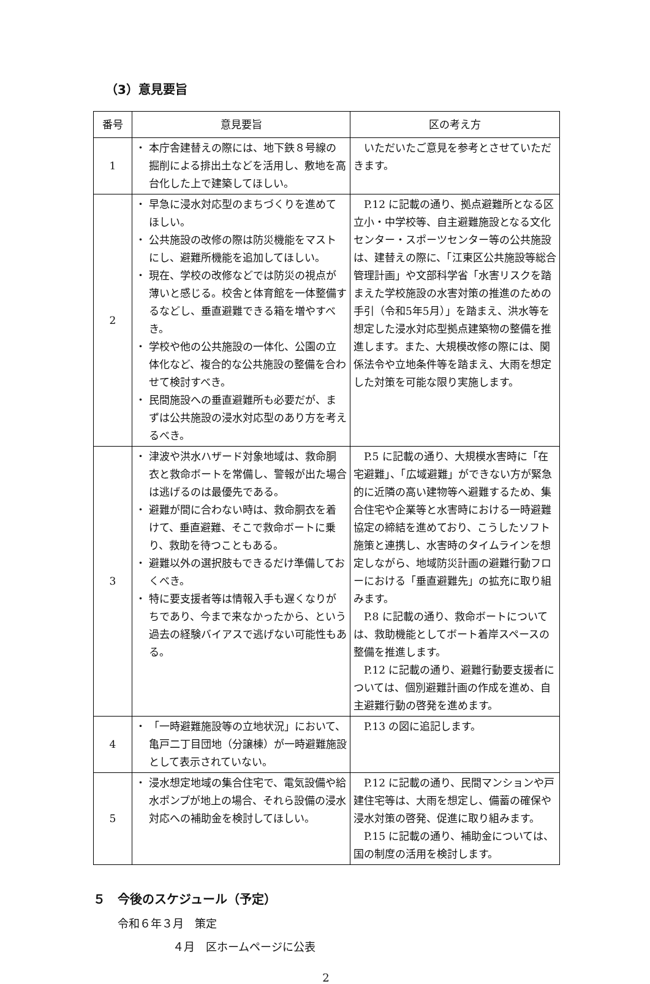（3）意見要旨
| 番号 | 意見要旨 | 区の考え方 |
| --- | --- | --- |
| 1 | ・ 本庁舎建替えの際には、地下鉄８号線の掘削による排出土などを活用し、敷地を高台化した上で建築してほしい。 | いただいたご意見を参考とさせていただきます。 |
| 2 | ・ 早急に浸水対応型のまちづくりを進めてほしい。 ・ 公共施設の改修の際は防災機能をマストにし、避難所機能を追加してほしい。 ・ 現在、学校の改修などでは防災の視点が薄いと感じる。校舎と体育館を一体整備するなどし、垂直避難できる箱を増やすべき。 ・ 学校や他の公共施設の一体化、公園の立体化など、複合的な公共施設の整備を合わせて検討すべき。 ・ 民間施設への垂直避難所も必要だが、まずは公共施設の浸水対応型のあり方を考えるべき。 | P.12 に記載の通り、拠点避難所となる区立小・中学校等、自主避難施設となる文化センター・スポーツセンター等の公共施設は、建替えの際に、「江東区公共施設等総合管理計画」や文部科学省「水害リスクを踏まえた学校施設の水害対策の推進のための手引（令和5年5月）」を踏まえ、洪水等を想定した浸水対応型拠点建築物の整備を推進します。また、大規模改修の際には、関係法令や立地条件等を踏まえ、大雨を想定した対策を可能な限り実施します。 |
| 3 | ・ 津波や洪水ハザード対象地域は、救命胴衣と救命ボートを常備し、警報が出た場合は逃げるのは最優先である。 ・ 避難が間に合わない時は、救命胴衣を着けて、垂直避難、そこで救命ボートに乗り、救助を待つこともある。 ・ 避難以外の選択肢もできるだけ準備しておくべき。 ・ 特に要支援者等は情報入手も遅くなりがちであり、今まで来なかったから、という過去の経験バイアスで逃げない可能性もある。 | P.5 に記載の通り、大規模水害時に「在宅避難」、「広域避難」ができない方が緊急的に近隣の高い建物等へ避難するため、集合住宅や企業等と水害時における一時避難協定の締結を進めており、こうしたソフト施策と連携し、水害時のタイムラインを想定しながら、地域防災計画の避難行動フローにおける「垂直避難先」の拡充に取り組みます。 P.8 に記載の通り、救命ボートについては、救助機能としてボート着岸スペースの整備を推進します。 P.12 に記載の通り、避難行動要支援者については、個別避難計画の作成を進め、自主避難行動の啓発を進めます。 |
| 4 | ・ 「一時避難施設等の立地状況」において、亀戸二丁目団地（分譲棟）が一時避難施設として表示されていない。 | P.13 の図に追記します。 |
| 5 | ・ 浸水想定地域の集合住宅で、電気設備や給水ポンプが地上の場合、それら設備の浸水対応への補助金を検討してほしい。 | P.12 に記載の通り、民間マンションや戸建住宅等は、大雨を想定し、備蓄の確保や浸水対策の啓発、促進に取り組みます。 P.15 に記載の通り、補助金については、国の制度の活用を検討します。 |
５　今後のスケジュール（予定）
令和６年３月　策定
　　　　　４月　区ホームページに公表
2